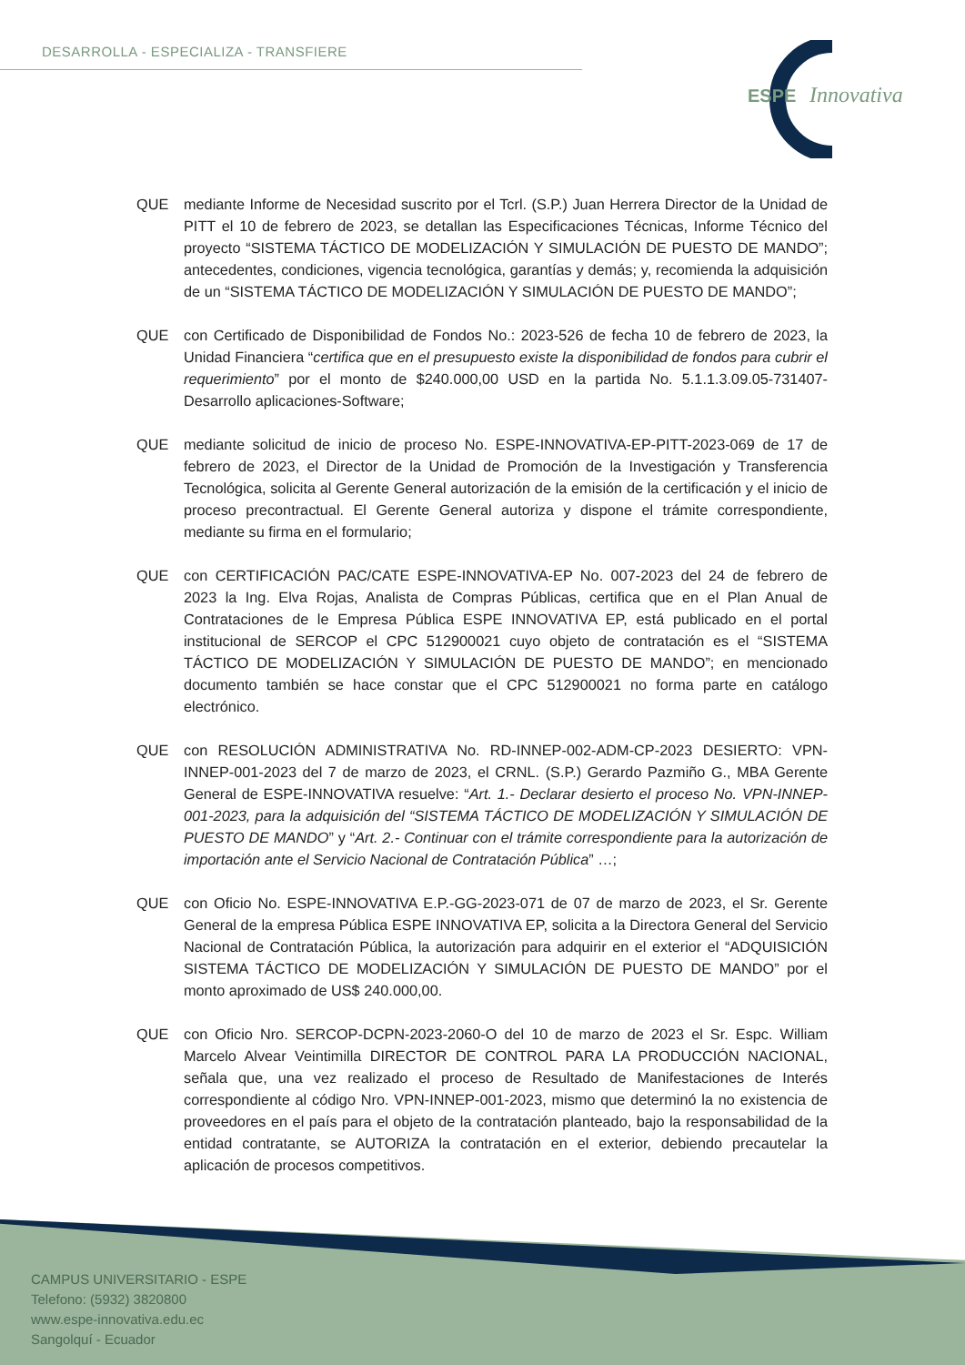DESARROLLA - ESPECIALIZA - TRANSFIERE
ESPE
Innovativa
QUE mediante Informe de Necesidad suscrito por el Tcrl. (S.P.) Juan Herrera Director de la Unidad de PITT el 10 de febrero de 2023, se detallan las Especificaciones Técnicas, Informe Técnico del proyecto “SISTEMA TÁCTICO DE MODELIZACIÓN Y SIMULACIÓN DE PUESTO DE MANDO”; antecedentes, condiciones, vigencia tecnológica, garantías y demás; y, recomienda la adquisición de un “SISTEMA TÁCTICO DE MODELIZACIÓN Y SIMULACIÓN DE PUESTO DE MANDO”;
QUE con Certificado de Disponibilidad de Fondos No.: 2023-526 de fecha 10 de febrero de 2023, la Unidad Financiera “certifica que en el presupuesto existe la disponibilidad de fondos para cubrir el requerimiento” por el monto de $240.000,00 USD en la partida No. 5.1.1.3.09.05-731407-Desarrollo aplicaciones-Software;
QUE mediante solicitud de inicio de proceso No. ESPE-INNOVATIVA-EP-PITT-2023-069 de 17 de febrero de 2023, el Director de la Unidad de Promoción de la Investigación y Transferencia Tecnológica, solicita al Gerente General autorización de la emisión de la certificación y el inicio de proceso precontractual. El Gerente General autoriza y dispone el trámite correspondiente, mediante su firma en el formulario;
QUE con CERTIFICACIÓN PAC/CATE ESPE-INNOVATIVA-EP No. 007-2023 del 24 de febrero de 2023 la Ing. Elva Rojas, Analista de Compras Públicas, certifica que en el Plan Anual de Contrataciones de le Empresa Pública ESPE INNOVATIVA EP, está publicado en el portal institucional de SERCOP el CPC 512900021 cuyo objeto de contratación es el “SISTEMA TÁCTICO DE MODELIZACIÓN Y SIMULACIÓN DE PUESTO DE MANDO”; en mencionado documento también se hace constar que el CPC 512900021 no forma parte en catálogo electrónico.
QUE con RESOLUCIÓN ADMINISTRATIVA No. RD-INNEP-002-ADM-CP-2023 DESIERTO: VPN-INNEP-001-2023 del 7 de marzo de 2023, el CRNL. (S.P.) Gerardo Pazmiño G., MBA Gerente General de ESPE-INNOVATIVA resuelve: “Art. 1.- Declarar desierto el proceso No. VPN-INNEP-001-2023, para la adquisición del “SISTEMA TÁCTICO DE MODELIZACIÓN Y SIMULACIÓN DE PUESTO DE MANDO” y “Art. 2.- Continuar con el trámite correspondiente para la autorización de importación ante el Servicio Nacional de Contratación Pública” …;
QUE con Oficio No. ESPE-INNOVATIVA E.P.-GG-2023-071 de 07 de marzo de 2023, el Sr. Gerente General de la empresa Pública ESPE INNOVATIVA EP, solicita a la Directora General del Servicio Nacional de Contratación Pública, la autorización para adquirir en el exterior el “ADQUISICIÓN SISTEMA TÁCTICO DE MODELIZACIÓN Y SIMULACIÓN DE PUESTO DE MANDO” por el monto aproximado de US$ 240.000,00.
QUE con Oficio Nro. SERCOP-DCPN-2023-2060-O del 10 de marzo de 2023 el Sr. Espc. William Marcelo Alvear Veintimilla DIRECTOR DE CONTROL PARA LA PRODUCCIÓN NACIONAL, señala que, una vez realizado el proceso de Resultado de Manifestaciones de Interés correspondiente al código Nro. VPN-INNEP-001-2023, mismo que determinó la no existencia de proveedores en el país para el objeto de la contratación planteado, bajo la responsabilidad de la entidad contratante, se AUTORIZA la contratación en el exterior, debiendo precautelar la aplicación de procesos competitivos.
CAMPUS UNIVERSITARIO - ESPE
Telefono: (5932) 3820800
www.espe-innovativa.edu.ec
Sangolquí - Ecuador